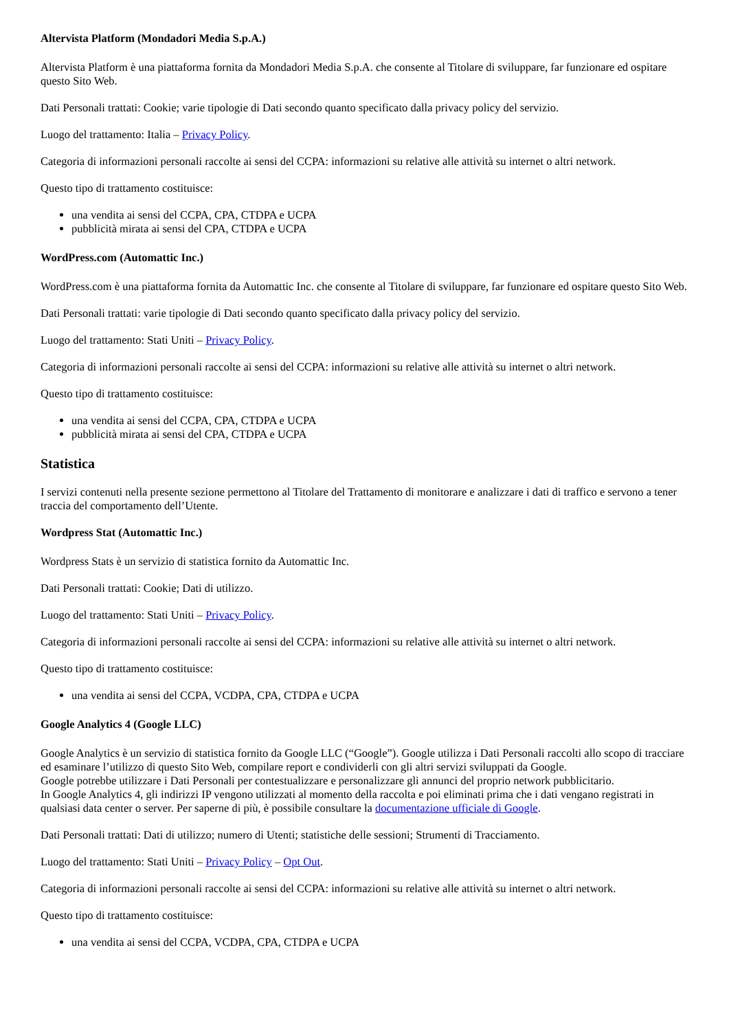Altervista Platform (Mondadori Media S.p.A.)
Altervista Platform è una piattaforma fornita da Mondadori Media S.p.A. che consente al Titolare di sviluppare, far funzionare ed ospitare questo Sito Web.
Dati Personali trattati: Cookie; varie tipologie di Dati secondo quanto specificato dalla privacy policy del servizio.
Luogo del trattamento: Italia – Privacy Policy.
Categoria di informazioni personali raccolte ai sensi del CCPA: informazioni su relative alle attività su internet o altri network.
Questo tipo di trattamento costituisce:
una vendita ai sensi del CCPA, CPA, CTDPA e UCPA
pubblicità mirata ai sensi del CPA, CTDPA e UCPA
WordPress.com (Automattic Inc.)
WordPress.com è una piattaforma fornita da Automattic Inc. che consente al Titolare di sviluppare, far funzionare ed ospitare questo Sito Web.
Dati Personali trattati: varie tipologie di Dati secondo quanto specificato dalla privacy policy del servizio.
Luogo del trattamento: Stati Uniti – Privacy Policy.
Categoria di informazioni personali raccolte ai sensi del CCPA: informazioni su relative alle attività su internet o altri network.
Questo tipo di trattamento costituisce:
una vendita ai sensi del CCPA, CPA, CTDPA e UCPA
pubblicità mirata ai sensi del CPA, CTDPA e UCPA
Statistica
I servizi contenuti nella presente sezione permettono al Titolare del Trattamento di monitorare e analizzare i dati di traffico e servono a tener traccia del comportamento dell’Utente.
Wordpress Stat (Automattic Inc.)
Wordpress Stats è un servizio di statistica fornito da Automattic Inc.
Dati Personali trattati: Cookie; Dati di utilizzo.
Luogo del trattamento: Stati Uniti – Privacy Policy.
Categoria di informazioni personali raccolte ai sensi del CCPA: informazioni su relative alle attività su internet o altri network.
Questo tipo di trattamento costituisce:
una vendita ai sensi del CCPA, VCDPA, CPA, CTDPA e UCPA
Google Analytics 4 (Google LLC)
Google Analytics è un servizio di statistica fornito da Google LLC (“Google”). Google utilizza i Dati Personali raccolti allo scopo di tracciare ed esaminare l’utilizzo di questo Sito Web, compilare report e condividerli con gli altri servizi sviluppati da Google.
Google potrebbe utilizzare i Dati Personali per contestualizzare e personalizzare gli annunci del proprio network pubblicitario.
In Google Analytics 4, gli indirizzi IP vengono utilizzati al momento della raccolta e poi eliminati prima che i dati vengano registrati in qualsiasi data center o server. Per saperne di più, è possibile consultare la documentazione ufficiale di Google.
Dati Personali trattati: Dati di utilizzo; numero di Utenti; statistiche delle sessioni; Strumenti di Tracciamento.
Luogo del trattamento: Stati Uniti – Privacy Policy – Opt Out.
Categoria di informazioni personali raccolte ai sensi del CCPA: informazioni su relative alle attività su internet o altri network.
Questo tipo di trattamento costituisce:
una vendita ai sensi del CCPA, VCDPA, CPA, CTDPA e UCPA